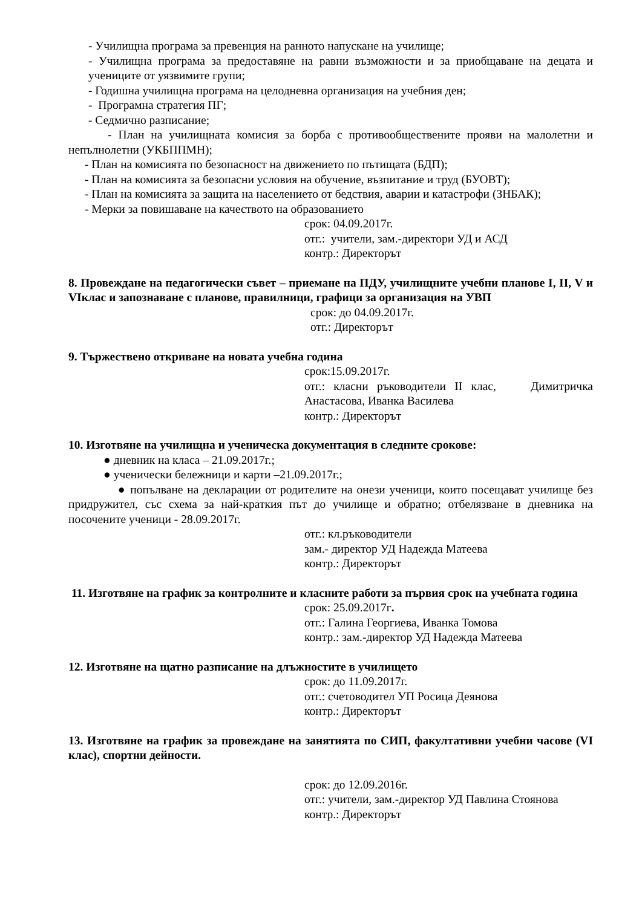- Училищна програма за превенция на ранното напускане на училище;
- Училищна програма за предоставяне на равни възможности и за приобщаване на децата и учениците от уязвимите групи;
- Годишна училищна програма на целодневна организация на учебния ден;
- Програмна стратегия ПГ;
- Седмично разписание;
- План на училищната комисия за борба с противообществените прояви на малолетни и непълнолетни (УКБППМН);
- План на комисията по безопасност на движението по пътищата (БДП);
- План на комисията за безопасни условия на обучение, възпитание и труд (БУОВТ);
- План на комисията за защита на населението от бедствия, аварии и катастрофи (ЗНБАК);
- Мерки за повишаване на качеството на образованието
срок: 04.09.2017г.
отг.: учители, зам.-директори УД и АСД
контр.: Директорът
8. Провеждане на педагогически съвет – приемане на ПДУ, училищните учебни планове I, II, V и VIклас и запознаване с планове, правилници, графици за организация на УВП
срок: до 04.09.2017г.
отг.: Директорът
9. Тържествено откриване на новата учебна година
срок:15.09.2017г.
отг.: класни ръководители II клас, Димитричка Анастасова, Иванка Василева
контр.: Директорът
10. Изготвяне на училищна и ученическа документация в следните срокове:
● дневник на класа – 21.09.2017г.;
● ученически бележници и карти –21.09.2017г.;
● попълване на декларации от родителите на онези ученици, които посещават училище без придружител, със схема за най-краткия път до училище и обратно; отбелязване в дневника на посочените ученици - 28.09.2017г.
отг.: кл.ръководители
зам.- директор УД Надежда Матеева
контр.: Директорът
11. Изготвяне на график за контролните и класните работи за първия срок на учебната година
срок: 25.09.2017г.
отг.: Галина Георгиева, Иванка Томова
контр.: зам.-директор УД Надежда Матеева
12. Изготвяне на щатно разписание на длъжностите в училището
срок: до 11.09.2017г.
отг.: счетоводител УП Росица Деянова
контр.: Директорът
13. Изготвяне на график за провеждане на занятията по СИП, факултативни учебни часове (VI клас), спортни дейности.
срок: до 12.09.2016г.
отг.: учители, зам.-директор УД Павлина Стоянова
контр.: Директорът